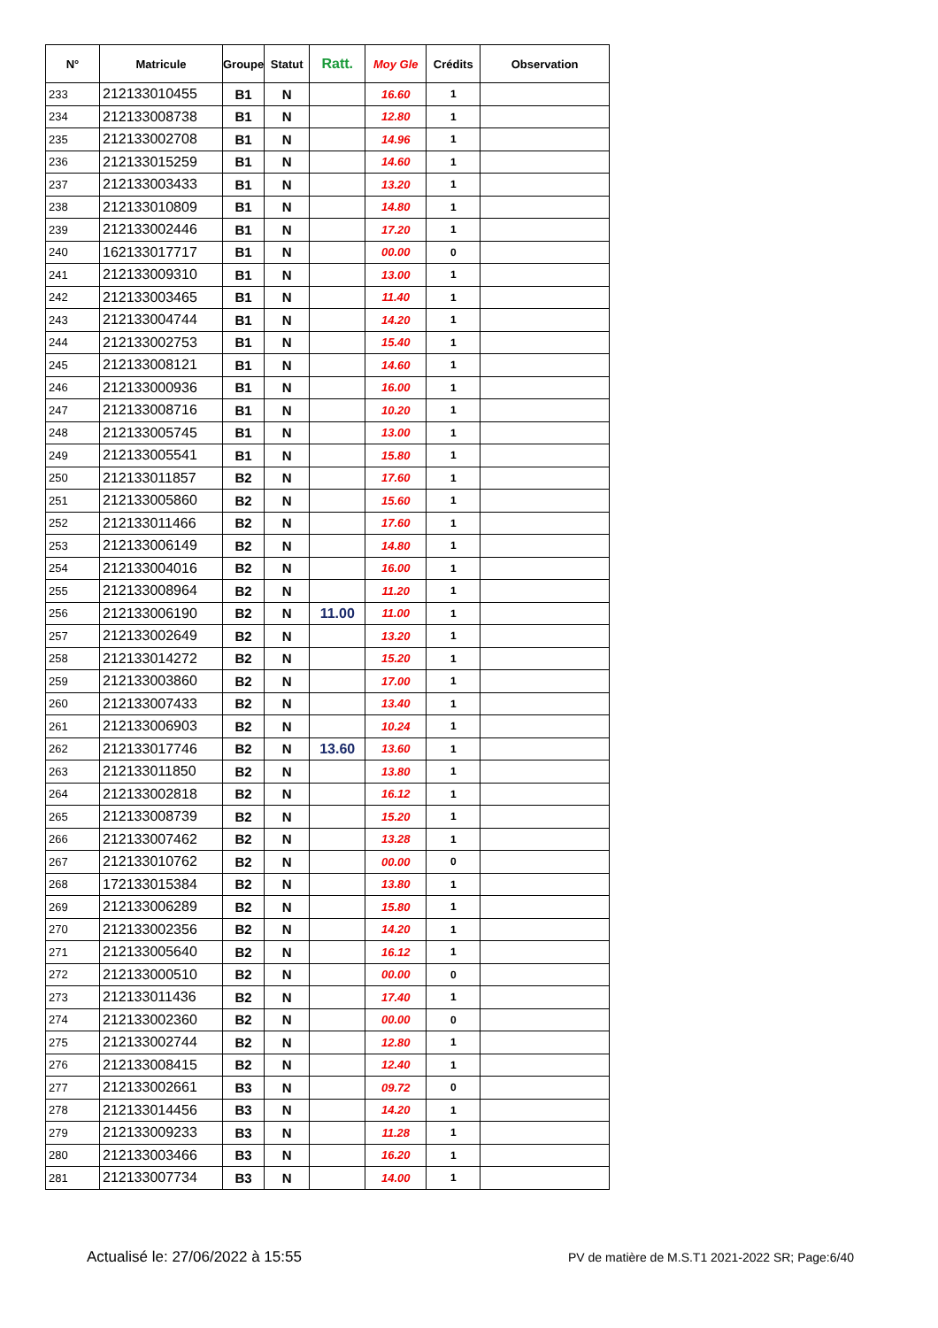| N° | Matricule | Groupe | Statut | Ratt. | Moy Gle | Crédits | Observation |
| --- | --- | --- | --- | --- | --- | --- | --- |
| 233 | 212133010455 | B1 | N | | 16.60 | 1 | |
| 234 | 212133008738 | B1 | N | | 12.80 | 1 | |
| 235 | 212133002708 | B1 | N | | 14.96 | 1 | |
| 236 | 212133015259 | B1 | N | | 14.60 | 1 | |
| 237 | 212133003433 | B1 | N | | 13.20 | 1 | |
| 238 | 212133010809 | B1 | N | | 14.80 | 1 | |
| 239 | 212133002446 | B1 | N | | 17.20 | 1 | |
| 240 | 162133017717 | B1 | N | | 00.00 | 0 | |
| 241 | 212133009310 | B1 | N | | 13.00 | 1 | |
| 242 | 212133003465 | B1 | N | | 11.40 | 1 | |
| 243 | 212133004744 | B1 | N | | 14.20 | 1 | |
| 244 | 212133002753 | B1 | N | | 15.40 | 1 | |
| 245 | 212133008121 | B1 | N | | 14.60 | 1 | |
| 246 | 212133000936 | B1 | N | | 16.00 | 1 | |
| 247 | 212133008716 | B1 | N | | 10.20 | 1 | |
| 248 | 212133005745 | B1 | N | | 13.00 | 1 | |
| 249 | 212133005541 | B1 | N | | 15.80 | 1 | |
| 250 | 212133011857 | B2 | N | | 17.60 | 1 | |
| 251 | 212133005860 | B2 | N | | 15.60 | 1 | |
| 252 | 212133011466 | B2 | N | | 17.60 | 1 | |
| 253 | 212133006149 | B2 | N | | 14.80 | 1 | |
| 254 | 212133004016 | B2 | N | | 16.00 | 1 | |
| 255 | 212133008964 | B2 | N | | 11.20 | 1 | |
| 256 | 212133006190 | B2 | N | 11.00 | 11.00 | 1 | |
| 257 | 212133002649 | B2 | N | | 13.20 | 1 | |
| 258 | 212133014272 | B2 | N | | 15.20 | 1 | |
| 259 | 212133003860 | B2 | N | | 17.00 | 1 | |
| 260 | 212133007433 | B2 | N | | 13.40 | 1 | |
| 261 | 212133006903 | B2 | N | | 10.24 | 1 | |
| 262 | 212133017746 | B2 | N | 13.60 | 13.60 | 1 | |
| 263 | 212133011850 | B2 | N | | 13.80 | 1 | |
| 264 | 212133002818 | B2 | N | | 16.12 | 1 | |
| 265 | 212133008739 | B2 | N | | 15.20 | 1 | |
| 266 | 212133007462 | B2 | N | | 13.28 | 1 | |
| 267 | 212133010762 | B2 | N | | 00.00 | 0 | |
| 268 | 172133015384 | B2 | N | | 13.80 | 1 | |
| 269 | 212133006289 | B2 | N | | 15.80 | 1 | |
| 270 | 212133002356 | B2 | N | | 14.20 | 1 | |
| 271 | 212133005640 | B2 | N | | 16.12 | 1 | |
| 272 | 212133000510 | B2 | N | | 00.00 | 0 | |
| 273 | 212133011436 | B2 | N | | 17.40 | 1 | |
| 274 | 212133002360 | B2 | N | | 00.00 | 0 | |
| 275 | 212133002744 | B2 | N | | 12.80 | 1 | |
| 276 | 212133008415 | B2 | N | | 12.40 | 1 | |
| 277 | 212133002661 | B3 | N | | 09.72 | 0 | |
| 278 | 212133014456 | B3 | N | | 14.20 | 1 | |
| 279 | 212133009233 | B3 | N | | 11.28 | 1 | |
| 280 | 212133003466 | B3 | N | | 16.20 | 1 | |
| 281 | 212133007734 | B3 | N | | 14.00 | 1 | |
Actualisé le: 27/06/2022 à 15:55 PV de matière de M.S.T1 2021-2022 SR; Page:6/40